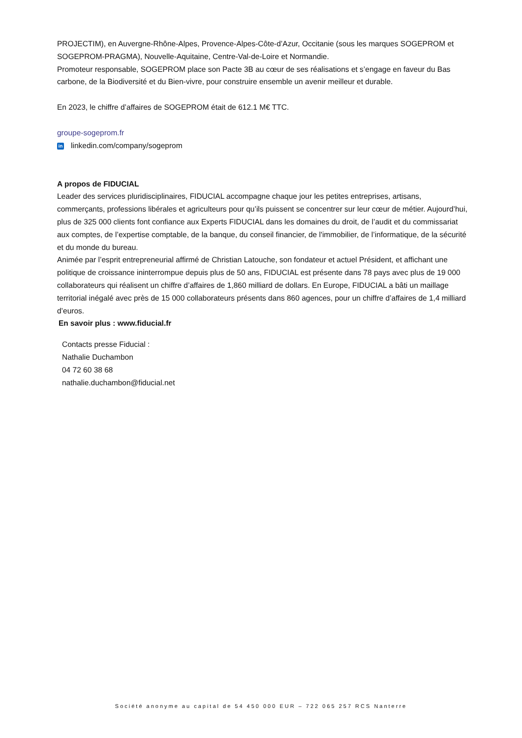PROJECTIM), en Auvergne-Rhône-Alpes, Provence-Alpes-Côte-d’Azur, Occitanie (sous les marques SOGEPROM et SOGEPROM-PRAGMA), Nouvelle-Aquitaine, Centre-Val-de-Loire et Normandie.
Promoteur responsable, SOGEPROM place son Pacte 3B au cœur de ses réalisations et s’engage en faveur du Bas carbone, de la Biodiversité et du Bien-vivre, pour construire ensemble un avenir meilleur et durable.
En 2023, le chiffre d’affaires de SOGEPROM était de 612.1 M€ TTC.
groupe-sogeprom.fr
in linkedin.com/company/sogeprom
A propos de FIDUCIAL
Leader des services pluridisciplinaires, FIDUCIAL accompagne chaque jour les petites entreprises, artisans, commerçants, professions libérales et agriculteurs pour qu’ils puissent se concentrer sur leur cœur de métier. Aujourd’hui, plus de 325 000 clients font confiance aux Experts FIDUCIAL dans les domaines du droit, de l’audit et du commissariat aux comptes, de l’expertise comptable, de la banque, du conseil financier, de l'immobilier, de l’informatique, de la sécurité et du monde du bureau.
Animée par l’esprit entrepreneurial affirmé de Christian Latouche, son fondateur et actuel Président, et affichant une politique de croissance ininterrompue depuis plus de 50 ans, FIDUCIAL est présente dans 78 pays avec plus de 19 000 collaborateurs qui réalisent un chiffre d’affaires de 1,860 milliard de dollars. En Europe, FIDUCIAL a bâti un maillage territorial inégalé avec près de 15 000 collaborateurs présents dans 860 agences, pour un chiffre d’affaires de 1,4 milliard d’euros.
En savoir plus : www.fiducial.fr
Contacts presse Fiducial :
Nathalie Duchambon
04 72 60 38 68
nathalie.duchambon@fiducial.net
Société anonyme au capital de 54 450 000 EUR – 722 065 257 RCS Nanterre